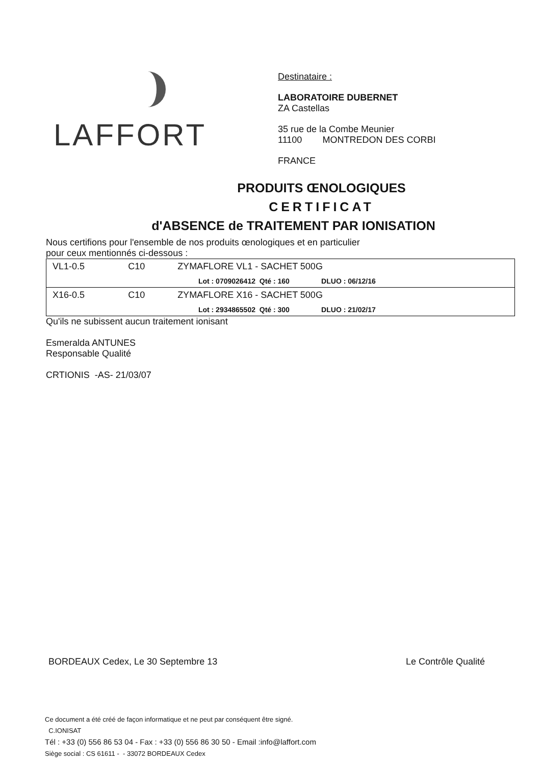LAFFORT
Destinataire :
LABORATOIRE DUBERNET
ZA Castellas
35 rue de la Combe Meunier
11100 MONTREDON DES CORBI
FRANCE
PRODUITS ŒNOLOGIQUES
CERTIFICAT
d'ABSENCE de TRAITEMENT PAR IONISATION
Nous certifions pour l'ensemble de nos produits œnologiques et en particulier
pour ceux mentionnés ci-dessous :
| VL1-0.5 | C10 | ZYMAFLORE VL1 - SACHET 500G | |
| | | | Lot : 0709026412 Qté : 160 DLUO : 06/12/16 |
| X16-0.5 | C10 | ZYMAFLORE X16 - SACHET 500G | |
| | | | Lot : 2934865502 Qté : 300 DLUO : 21/02/17 |
Qu'ils ne subissent aucun traitement ionisant
Esmeralda ANTUNES
Responsable Qualité
CRTIONIS -AS- 21/03/07
BORDEAUX Cedex, Le 30 Septembre 13 Le Contrôle Qualité
Ce document a été créé de façon informatique et ne peut par conséquent être signé.
C.IONISAT
Tél : +33 (0) 556 86 53 04 - Fax : +33 (0) 556 86 30 50 - Email :info@laffort.com
Siège social : CS 61611 - - 33072 BORDEAUX Cedex